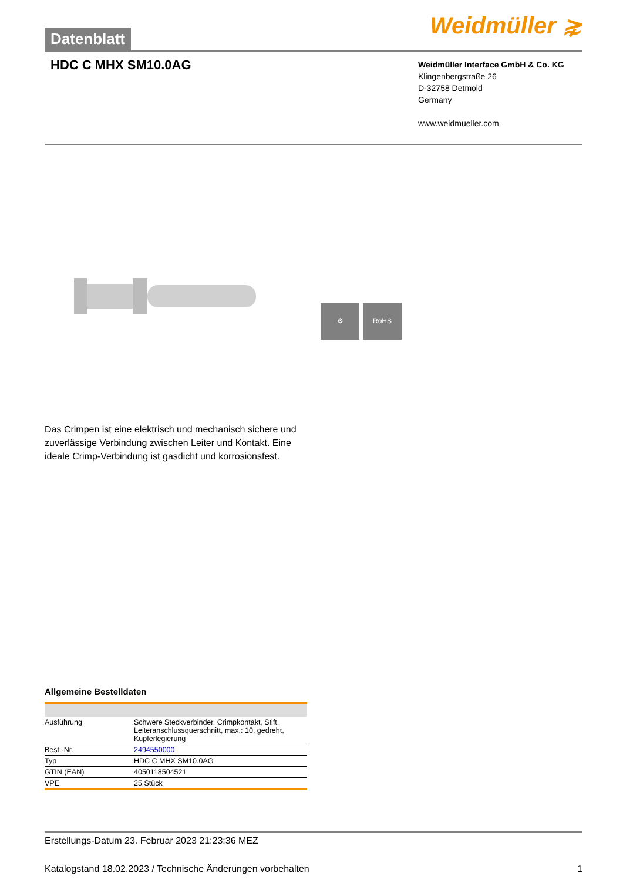Datenblatt
Weidmüller ⋧
HDC C MHX SM10.0AG
Weidmüller Interface GmbH & Co. KG
Klingenbergstraße 26
D-32758 Detmold
Germany
www.weidmueller.com
⚙ RoHS
Das Crimpen ist eine elektrisch und mechanisch sichere und zuverlässige Verbindung zwischen Leiter und Kontakt. Eine ideale Crimp-Verbindung ist gasdicht und korrosionsfest.
Allgemeine Bestelldaten
| Ausführung | Schwere Steckverbinder, Crimpkontakt, Stift, Leiteranschlussquerschnitt, max.: 10, gedreht, Kupferlegierung |
| Best.-Nr. | 2494550000 |
| Typ | HDC C MHX SM10.0AG |
| GTIN (EAN) | 4050118504521 |
| VPE | 25 Stück |
Erstellungs-Datum 23. Februar 2023 21:23:36 MEZ
Katalogstand 18.02.2023 / Technische Änderungen vorbehalten 1